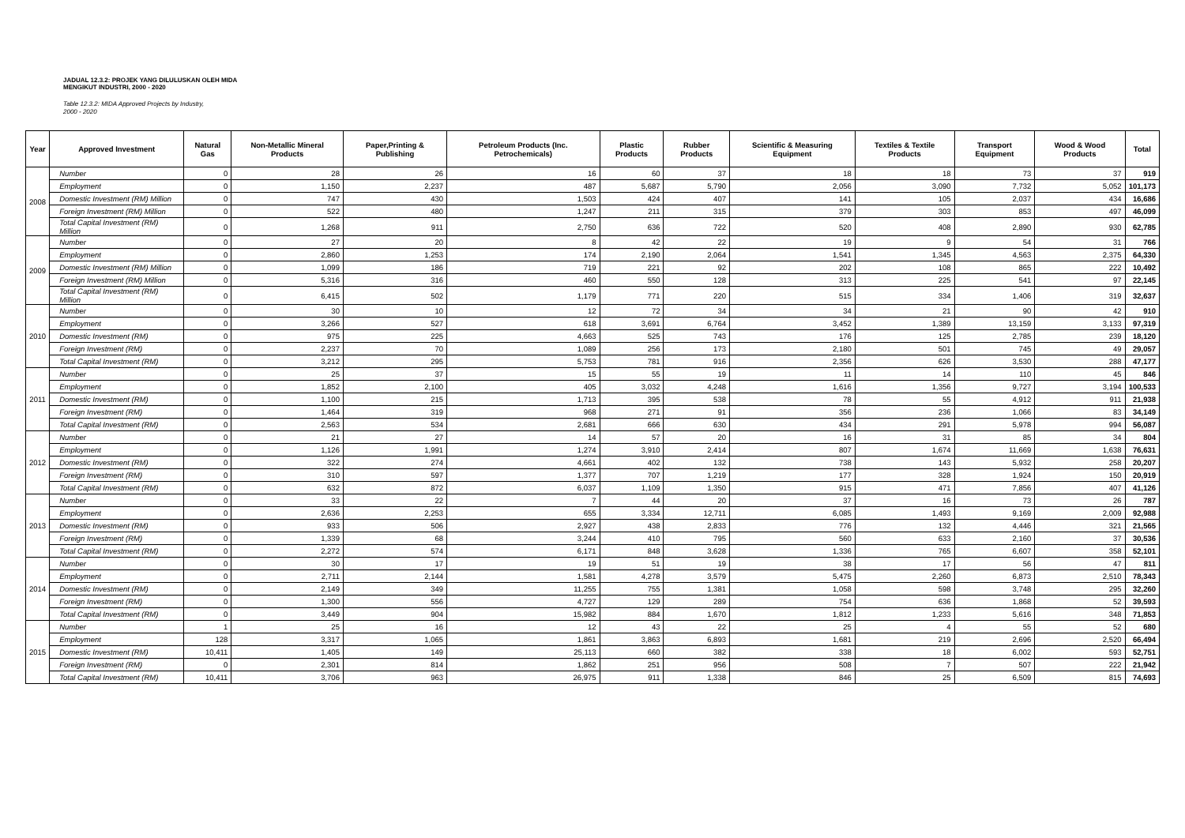JADUAL 12.3.2: PROJEK YANG DILULUSKAN OLEH MIDA
MENGIKUT INDUSTRI, 2000 - 2020
Table 12.3.2: MIDA Approved Projects by Industry,
2000 - 2020
| Year | Approved Investment | Natural Gas | Non-Metallic Mineral Products | Paper,Printing & Publishing | Petroleum Products (Inc. Petrochemicals) | Plastic Products | Rubber Products | Scientific & Measuring Equipment | Textiles & Textile Products | Transport Equipment | Wood & Wood Products | Total |
| --- | --- | --- | --- | --- | --- | --- | --- | --- | --- | --- | --- | --- |
| 2008 | Number | 0 | 28 | 26 | 16 | 60 | 37 | 18 | 18 | 73 | 37 | 919 |
| | Employment | 0 | 1,150 | 2,237 | 487 | 5,687 | 5,790 | 2,056 | 3,090 | 7,732 | 5,052 | 101,173 |
| | Domestic Investment (RM) Million | 0 | 747 | 430 | 1,503 | 424 | 407 | 141 | 105 | 2,037 | 434 | 16,686 |
| | Foreign Investment (RM) Million | 0 | 522 | 480 | 1,247 | 211 | 315 | 379 | 303 | 853 | 497 | 46,099 |
| | Total Capital Investment (RM) Million | 0 | 1,268 | 911 | 2,750 | 636 | 722 | 520 | 408 | 2,890 | 930 | 62,785 |
| 2009 | Number | 0 | 27 | 20 | 8 | 42 | 22 | 19 | 9 | 54 | 31 | 766 |
| | Employment | 0 | 2,860 | 1,253 | 174 | 2,190 | 2,064 | 1,541 | 1,345 | 4,563 | 2,375 | 64,330 |
| | Domestic Investment (RM) Million | 0 | 1,099 | 186 | 719 | 221 | 92 | 202 | 108 | 865 | 222 | 10,492 |
| | Foreign Investment (RM) Million | 0 | 5,316 | 316 | 460 | 550 | 128 | 313 | 225 | 541 | 97 | 22,145 |
| | Total Capital Investment (RM) Million | 0 | 6,415 | 502 | 1,179 | 771 | 220 | 515 | 334 | 1,406 | 319 | 32,637 |
| 2010 | Number | 0 | 30 | 10 | 12 | 72 | 34 | 34 | 21 | 90 | 42 | 910 |
| | Employment | 0 | 3,266 | 527 | 618 | 3,691 | 6,764 | 3,452 | 1,389 | 13,159 | 3,133 | 97,319 |
| | Domestic Investment (RM) | 0 | 975 | 225 | 4,663 | 525 | 743 | 176 | 125 | 2,785 | 239 | 18,120 |
| | Foreign Investment (RM) | 0 | 2,237 | 70 | 1,089 | 256 | 173 | 2,180 | 501 | 745 | 49 | 29,057 |
| | Total Capital Investment (RM) | 0 | 3,212 | 295 | 5,753 | 781 | 916 | 2,356 | 626 | 3,530 | 288 | 47,177 |
| 2011 | Number | 0 | 25 | 37 | 15 | 55 | 19 | 11 | 14 | 110 | 45 | 846 |
| | Employment | 0 | 1,852 | 2,100 | 405 | 3,032 | 4,248 | 1,616 | 1,356 | 9,727 | 3,194 | 100,533 |
| | Domestic Investment (RM) | 0 | 1,100 | 215 | 1,713 | 395 | 538 | 78 | 55 | 4,912 | 911 | 21,938 |
| | Foreign Investment (RM) | 0 | 1,464 | 319 | 968 | 271 | 91 | 356 | 236 | 1,066 | 83 | 34,149 |
| | Total Capital Investment (RM) | 0 | 2,563 | 534 | 2,681 | 666 | 630 | 434 | 291 | 5,978 | 994 | 56,087 |
| 2012 | Number | 0 | 21 | 27 | 14 | 57 | 20 | 16 | 31 | 85 | 34 | 804 |
| | Employment | 0 | 1,126 | 1,991 | 1,274 | 3,910 | 2,414 | 807 | 1,674 | 11,669 | 1,638 | 76,631 |
| | Domestic Investment (RM) | 0 | 322 | 274 | 4,661 | 402 | 132 | 738 | 143 | 5,932 | 258 | 20,207 |
| | Foreign Investment (RM) | 0 | 310 | 597 | 1,377 | 707 | 1,219 | 177 | 328 | 1,924 | 150 | 20,919 |
| | Total Capital Investment (RM) | 0 | 632 | 872 | 6,037 | 1,109 | 1,350 | 915 | 471 | 7,856 | 407 | 41,126 |
| 2013 | Number | 0 | 33 | 22 | 7 | 44 | 20 | 37 | 16 | 73 | 26 | 787 |
| | Employment | 0 | 2,636 | 2,253 | 655 | 3,334 | 12,711 | 6,085 | 1,493 | 9,169 | 2,009 | 92,988 |
| | Domestic Investment (RM) | 0 | 933 | 506 | 2,927 | 438 | 2,833 | 776 | 132 | 4,446 | 321 | 21,565 |
| | Foreign Investment (RM) | 0 | 1,339 | 68 | 3,244 | 410 | 795 | 560 | 633 | 2,160 | 37 | 30,536 |
| | Total Capital Investment (RM) | 0 | 2,272 | 574 | 6,171 | 848 | 3,628 | 1,336 | 765 | 6,607 | 358 | 52,101 |
| 2014 | Number | 0 | 30 | 17 | 19 | 51 | 19 | 38 | 17 | 56 | 47 | 811 |
| | Employment | 0 | 2,711 | 2,144 | 1,581 | 4,278 | 3,579 | 5,475 | 2,260 | 6,873 | 2,510 | 78,343 |
| | Domestic Investment (RM) | 0 | 2,149 | 349 | 11,255 | 755 | 1,381 | 1,058 | 598 | 3,748 | 295 | 32,260 |
| | Foreign Investment (RM) | 0 | 1,300 | 556 | 4,727 | 129 | 289 | 754 | 636 | 1,868 | 52 | 39,593 |
| | Total Capital Investment (RM) | 0 | 3,449 | 904 | 15,982 | 884 | 1,670 | 1,812 | 1,233 | 5,616 | 348 | 71,853 |
| 2015 | Number | 1 | 25 | 16 | 12 | 43 | 22 | 25 | 4 | 55 | 52 | 680 |
| | Employment | 128 | 3,317 | 1,065 | 1,861 | 3,863 | 6,893 | 1,681 | 219 | 2,696 | 2,520 | 66,494 |
| | Domestic Investment (RM) | 10,411 | 1,405 | 149 | 25,113 | 660 | 382 | 338 | 18 | 6,002 | 593 | 52,751 |
| | Foreign Investment (RM) | 0 | 2,301 | 814 | 1,862 | 251 | 956 | 508 | 7 | 507 | 222 | 21,942 |
| | Total Capital Investment (RM) | 10,411 | 3,706 | 963 | 26,975 | 911 | 1,338 | 846 | 25 | 6,509 | 815 | 74,693 |